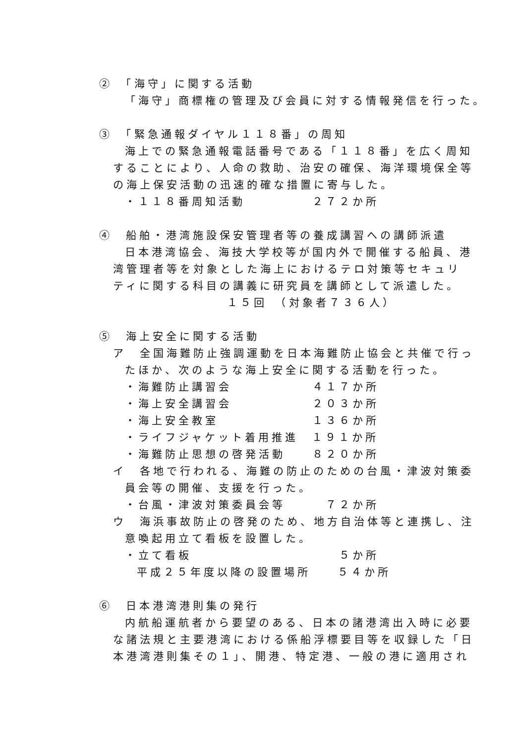②　「海守」に関する活動
「海守」商標権の管理及び会員に対する情報発信を行った。
③　「緊急通報ダイヤル１１８番」の周知
海上での緊急通報電話番号である「１１８番」を広く周知
することにより、人命の救助、治安の確保、海洋環境保全等
の海上保安活動の迅速的確な措置に寄与した。
・１１８番周知活動　　　　　２７２か所
④　船舶・港湾施設保安管理者等の養成講習への講師派遣
日本港湾協会、海技大学校等が国内外で開催する船員、港
湾管理者等を対象とした海上におけるテロ対策等セキュリ
ティに関する科目の講義に研究員を講師として派遣した。
１５回　（対象者７３６人）
⑤　海上安全に関する活動
ア　全国海難防止強調運動を日本海難防止協会と共催で行っ
たほか、次のような海上安全に関する活動を行った。
・海難防止講習会　　　　　　４１７か所
・海上安全講習会　　　　　　２０３か所
・海上安全教室　　　　　　　１３６か所
・ライフジャケット着用推進　１９１か所
・海難防止思想の啓発活動　　８２０か所
イ　各地で行われる、海難の防止のための台風・津波対策委
員会等の開催、支援を行った。
・台風・津波対策委員会等　　　７２か所
ウ　海浜事故防止の啓発のため、地方自治体等と連携し、注
意喚起用立て看板を設置した。
・立て看板　　　　　　　　　　　５か所
平成２５年度以降の設置場所　　５４か所
⑥　日本港湾港則集の発行
内航船運航者から要望のある、日本の諸港湾出入時に必要
な諸法規と主要港湾における係船浮標要目等を収録した「日
本港湾港則集その１」、開港、特定港、一般の港に適用され